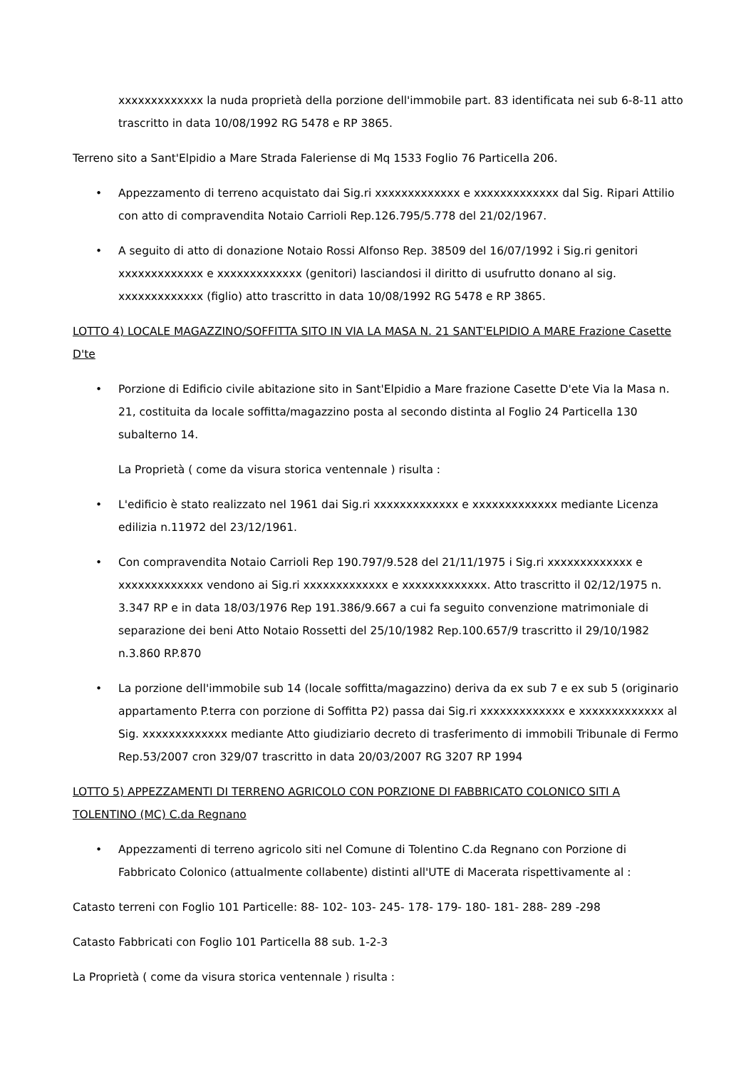xxxxxxxxxxxxx la nuda proprietà della porzione dell'immobile part. 83 identificata nei sub 6-8-11 atto trascritto in data 10/08/1992 RG 5478 e RP 3865.
Terreno sito a Sant'Elpidio a Mare Strada Faleriense di Mq 1533 Foglio 76 Particella 206.
• Appezzamento di terreno acquistato dai Sig.ri xxxxxxxxxxxxx e xxxxxxxxxxxxx dal Sig. Ripari Attilio con atto di compravendita Notaio Carrioli Rep.126.795/5.778 del 21/02/1967.
• A seguito di atto di donazione Notaio Rossi Alfonso Rep. 38509 del 16/07/1992 i Sig.ri genitori xxxxxxxxxxxxx e xxxxxxxxxxxxx (genitori) lasciandosi il diritto di usufrutto donano al sig. xxxxxxxxxxxxx (figlio) atto trascritto in data 10/08/1992 RG 5478 e RP 3865.
LOTTO 4) LOCALE MAGAZZINO/SOFFITTA SITO IN VIA LA MASA N. 21 SANT'ELPIDIO A MARE Frazione Casette D'te
• Porzione di Edificio civile abitazione sito in Sant'Elpidio a Mare frazione Casette D'ete Via la Masa n. 21, costituita da locale soffitta/magazzino posta al secondo distinta al Foglio 24 Particella 130 subalterno 14.
La Proprietà ( come da visura storica ventennale ) risulta :
• L'edificio è stato realizzato nel 1961 dai Sig.ri xxxxxxxxxxxxx e xxxxxxxxxxxxx mediante Licenza edilizia n.11972 del 23/12/1961.
• Con compravendita Notaio Carrioli Rep 190.797/9.528 del 21/11/1975 i Sig.ri xxxxxxxxxxxxx e xxxxxxxxxxxxx vendono ai Sig.ri xxxxxxxxxxxxx e xxxxxxxxxxxxx. Atto trascritto il 02/12/1975 n. 3.347 RP e in data 18/03/1976 Rep 191.386/9.667 a cui fa seguito convenzione matrimoniale di separazione dei beni Atto Notaio Rossetti del 25/10/1982 Rep.100.657/9 trascritto il 29/10/1982 n.3.860 RP.870
• La porzione dell'immobile sub 14 (locale soffitta/magazzino) deriva da ex sub 7 e ex sub 5 (originario appartamento P.terra con porzione di Soffitta P2) passa dai Sig.ri xxxxxxxxxxxxx e xxxxxxxxxxxxx al Sig. xxxxxxxxxxxxx mediante Atto giudiziario decreto di trasferimento di immobili Tribunale di Fermo Rep.53/2007 cron 329/07 trascritto in data 20/03/2007 RG 3207 RP 1994
LOTTO 5) APPEZZAMENTI DI TERRENO AGRICOLO CON PORZIONE DI FABBRICATO COLONICO SITI A TOLENTINO (MC) C.da Regnano
• Appezzamenti di terreno agricolo siti nel Comune di Tolentino C.da Regnano con Porzione di Fabbricato Colonico (attualmente collabente) distinti all'UTE di Macerata rispettivamente al :
Catasto terreni con Foglio 101 Particelle: 88- 102- 103- 245- 178- 179- 180- 181- 288- 289 -298
Catasto Fabbricati con Foglio 101 Particella 88 sub. 1-2-3
La Proprietà ( come da visura storica ventennale ) risulta :